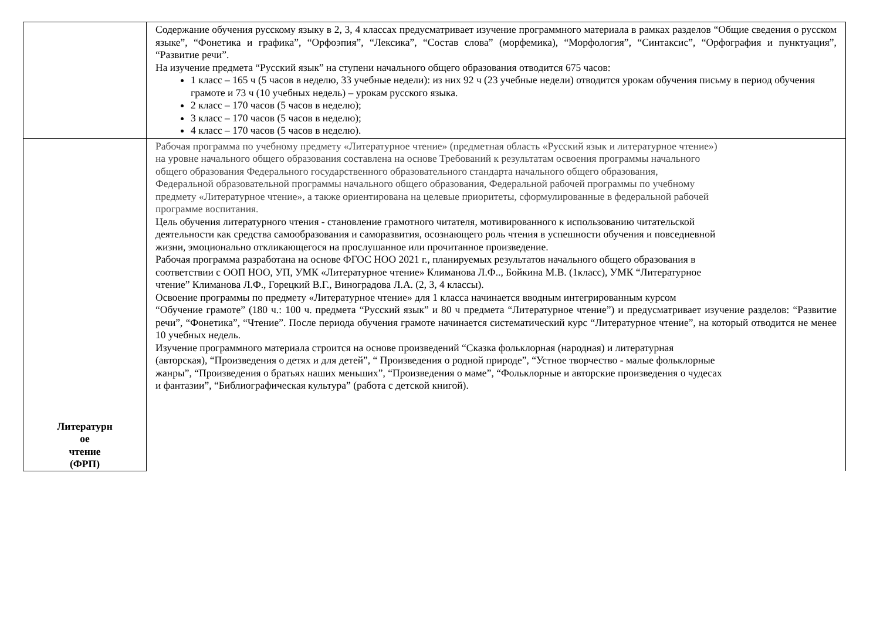| | Содержание обучения русскому языку в 2, 3, 4 классах предусматривает изучение программного материала в рамках разделов “Общие сведения о русском языке”, “Фонетика и графика”, “Орфоэпия”, “Лексика”, “Состав слова” (морфемика), “Морфология”, “Синтаксис”, “Орфография и пунктуация”, “Развитие речи”. На изучение предмета “Русский язык” на ступени начального общего образования отводится 675 часов: 1 класс – 165 ч (5 часов в неделю, 33 учебные недели): из них 92 ч (23 учебные недели) отводится урокам обучения письму в период обучения грамоте и 73 ч (10 учебных недель) – урокам русского языка. 2 класс – 170 часов (5 часов в неделю); 3 класс – 170 часов (5 часов в неделю); 4 класс – 170 часов (5 часов в неделю). |
| Литературн ое чтение (ФРП) | Рабочая программа по учебному предмету «Литературное чтение» (предметная область «Русский язык и литературное чтение») на уровне начального общего образования составлена на основе Требований к результатам освоения программы начального общего образования Федерального государственного образовательного стандарта начального общего образования, Федеральной образовательной программы начального общего образования, Федеральной рабочей программы по учебному предмету «Литературное чтение», а также ориентирована на целевые приоритеты, сформулированные в федеральной рабочей программе воспитания. Цель обучения литературного чтения - становление грамотного читателя, мотивированного к использованию читательской деятельности как средства самообразования и саморазвития, осознающего роль чтения в успешности обучения и повседневной жизни, эмоционально откликающегося на прослушанное или прочитанное произведение. Рабочая программа разработана на основе ФГОС НОО 2021 г., планируемых результатов начального общего образования в соответствии с ООП НОО, УП, УМК «Литературное чтение» Климанова Л.Ф.., Бойкина М.В. (1класс), УМК “Литературное чтение” Климанова Л.Ф., Горецкий В.Г., Виноградова Л.А. (2, 3, 4 классы). Освоение программы по предмету «Литературное чтение» для 1 класса начинается вводным интегрированным курсом “Обучение грамоте” (180 ч.: 100 ч. предмета “Русский язык” и 80 ч предмета “Литературное чтение”) и предусматривает изучение разделов: “Развитие речи”, “Фонетика”, “Чтение”. После периода обучения грамоте начинается систематический курс “Литературное чтение”, на который отводится не менее 10 учебных недель. Изучение программного материала строится на основе произведений “Сказка фольклорная (народная) и литературная (авторская), “Произведения о детях и для детей”, “ Произведения о родной природе”, “Устное творчество - малые фольклорные жанры”, “Произведения о братьях наших меньших”, “Произведения о маме”, “Фольклорные и авторские произведения о чудесах и фантазии”, “Библиографическая культура” (работа с детской книгой). |